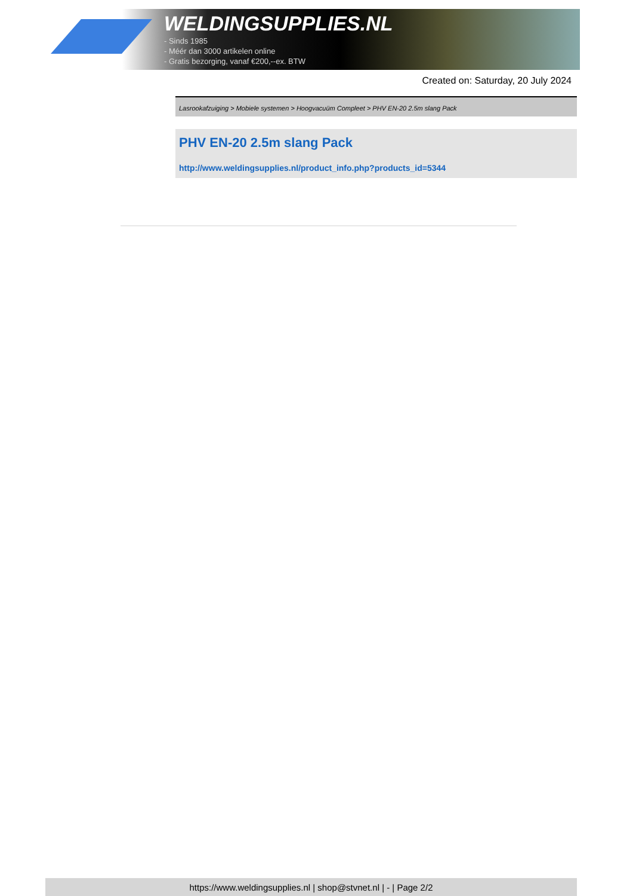WELDINGSUPPLIES.NL
- Sinds 1985
- Méér dan 3000 artikelen online
- Gratis bezorging, vanaf €200,--ex. BTW
Created on: Saturday, 20 July 2024
Lasrookafzuiging > Mobiele systemen > Hoogvacuüm Compleet > PHV EN-20 2.5m slang Pack
PHV EN-20 2.5m slang Pack
http://www.weldingsupplies.nl/product_info.php?products_id=5344
https://www.weldingsupplies.nl | shop@stvnet.nl | - | Page 2/2